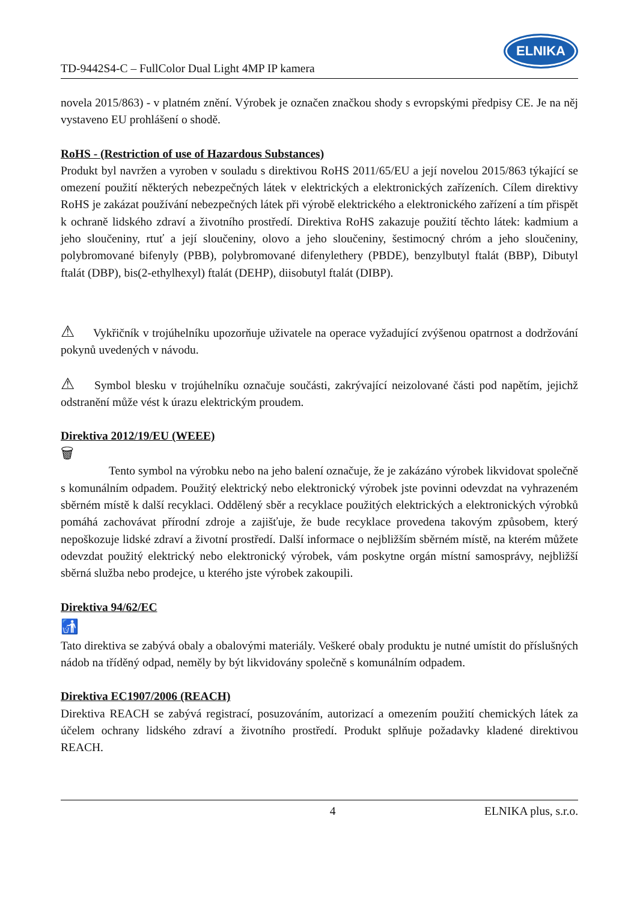TD-9442S4-C – FullColor Dual Light 4MP IP kamera
ELNIKA
novela 2015/863) - v platném znění. Výrobek je označen značkou shody s evropskými předpisy CE. Je na něj vystaveno EU prohlášení o shodě.
RoHS - (Restriction of use of Hazardous Substances)
Produkt byl navržen a vyroben v souladu s direktivou RoHS 2011/65/EU a její novelou 2015/863 týkající se omezení použití některých nebezpečných látek v elektrických a elektronických zařízeních. Cílem direktivy RoHS je zakázat používání nebezpečných látek při výrobě elektrického a elektronického zařízení a tím přispět k ochraně lidského zdraví a životního prostředí. Direktiva RoHS zakazuje použití těchto látek: kadmium a jeho sloučeniny, rtuť a její sloučeniny, olovo a jeho sloučeniny, šestimocný chróm a jeho sloučeniny, polybromované bifenyly (PBB), polybromované difenylethery (PBDE), benzylbutyl ftalát (BBP), Dibutyl ftalát (DBP), bis(2-ethylhexyl) ftalát (DEHP), diisobutyl ftalát (DIBP).
⚠ Vykřičník v trojúhelníku upozorňuje uživatele na operace vyžadující zvýšenou opatrnost a dodržování pokynů uvedených v návodu.
⚠ Symbol blesku v trojúhelníku označuje součásti, zakrývající neizolované části pod napětím, jejichž odstranění může vést k úrazu elektrickým proudem.
Direktiva 2012/19/EU (WEEE)
🗑
Tento symbol na výrobku nebo na jeho balení označuje, že je zakázáno výrobek likvidovat společně s komunálním odpadem. Použitý elektrický nebo elektronický výrobek jste povinni odevzdat na vyhrazeném sběrném místě k další recyklaci. Oddělený sběr a recyklace použitých elektrických a elektronických výrobků pomáhá zachovávat přírodní zdroje a zajišťuje, že bude recyklace provedena takovým způsobem, který nepoškozuje lidské zdraví a životní prostředí. Další informace o nejbližším sběrném místě, na kterém můžete odevzdat použitý elektrický nebo elektronický výrobek, vám poskytne orgán místní samosprávy, nejbližší sběrná služba nebo prodejce, u kterého jste výrobek zakoupili.
Direktiva 94/62/EC
🚮
Tato direktiva se zabývá obaly a obalovými materiály. Veškeré obaly produktu je nutné umístit do příslušných nádob na tříděný odpad, neměly by být likvidovány společně s komunálním odpadem.
Direktiva EC1907/2006 (REACH)
Direktiva REACH se zabývá registrací, posuzováním, autorizací a omezením použití chemických látek za účelem ochrany lidského zdraví a životního prostředí. Produkt splňuje požadavky kladené direktivou REACH.
4 ELNIKA plus, s.r.o.